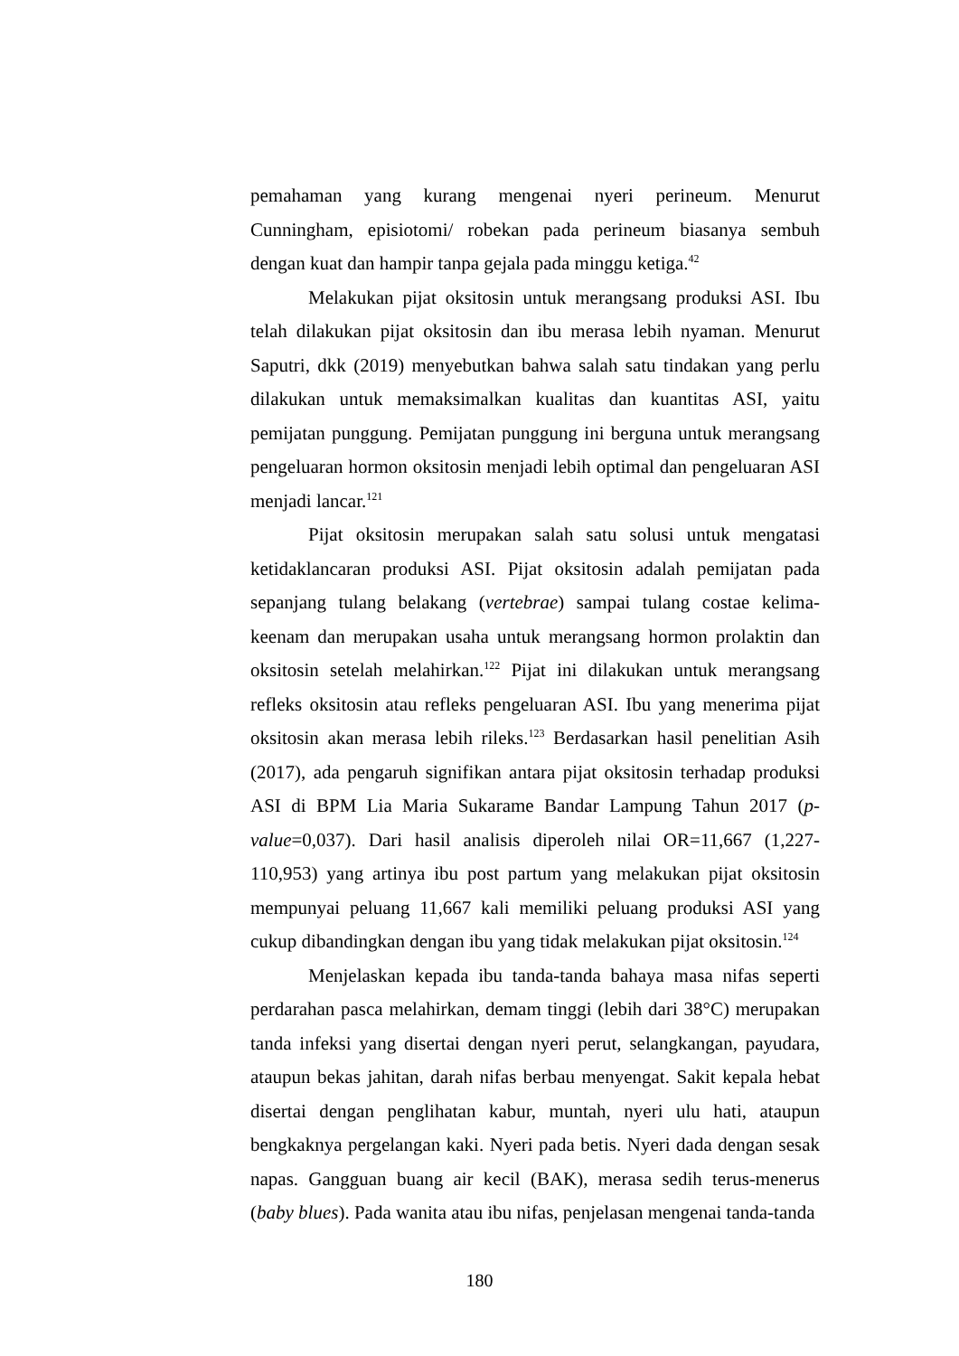pemahaman yang kurang mengenai nyeri perineum. Menurut Cunningham, episiotomi/ robekan pada perineum biasanya sembuh dengan kuat dan hampir tanpa gejala pada minggu ketiga.<sup>42</sup>
Melakukan pijat oksitosin untuk merangsang produksi ASI. Ibu telah dilakukan pijat oksitosin dan ibu merasa lebih nyaman. Menurut Saputri, dkk (2019) menyebutkan bahwa salah satu tindakan yang perlu dilakukan untuk memaksimalkan kualitas dan kuantitas ASI, yaitu pemijatan punggung. Pemijatan punggung ini berguna untuk merangsang pengeluaran hormon oksitosin menjadi lebih optimal dan pengeluaran ASI menjadi lancar.<sup>121</sup>
Pijat oksitosin merupakan salah satu solusi untuk mengatasi ketidaklancaran produksi ASI. Pijat oksitosin adalah pemijatan pada sepanjang tulang belakang (vertebrae) sampai tulang costae kelima-keenam dan merupakan usaha untuk merangsang hormon prolaktin dan oksitosin setelah melahirkan.<sup>122</sup> Pijat ini dilakukan untuk merangsang refleks oksitosin atau refleks pengeluaran ASI. Ibu yang menerima pijat oksitosin akan merasa lebih rileks.<sup>123</sup> Berdasarkan hasil penelitian Asih (2017), ada pengaruh signifikan antara pijat oksitosin terhadap produksi ASI di BPM Lia Maria Sukarame Bandar Lampung Tahun 2017 (p-value=0,037). Dari hasil analisis diperoleh nilai OR=11,667 (1,227-110,953) yang artinya ibu post partum yang melakukan pijat oksitosin mempunyai peluang 11,667 kali memiliki peluang produksi ASI yang cukup dibandingkan dengan ibu yang tidak melakukan pijat oksitosin.<sup>124</sup>
Menjelaskan kepada ibu tanda-tanda bahaya masa nifas seperti perdarahan pasca melahirkan, demam tinggi (lebih dari 38°C) merupakan tanda infeksi yang disertai dengan nyeri perut, selangkangan, payudara, ataupun bekas jahitan, darah nifas berbau menyengat. Sakit kepala hebat disertai dengan penglihatan kabur, muntah, nyeri ulu hati, ataupun bengkaknya pergelangan kaki. Nyeri pada betis. Nyeri dada dengan sesak napas. Gangguan buang air kecil (BAK), merasa sedih terus-menerus (baby blues). Pada wanita atau ibu nifas, penjelasan mengenai tanda-tanda
180